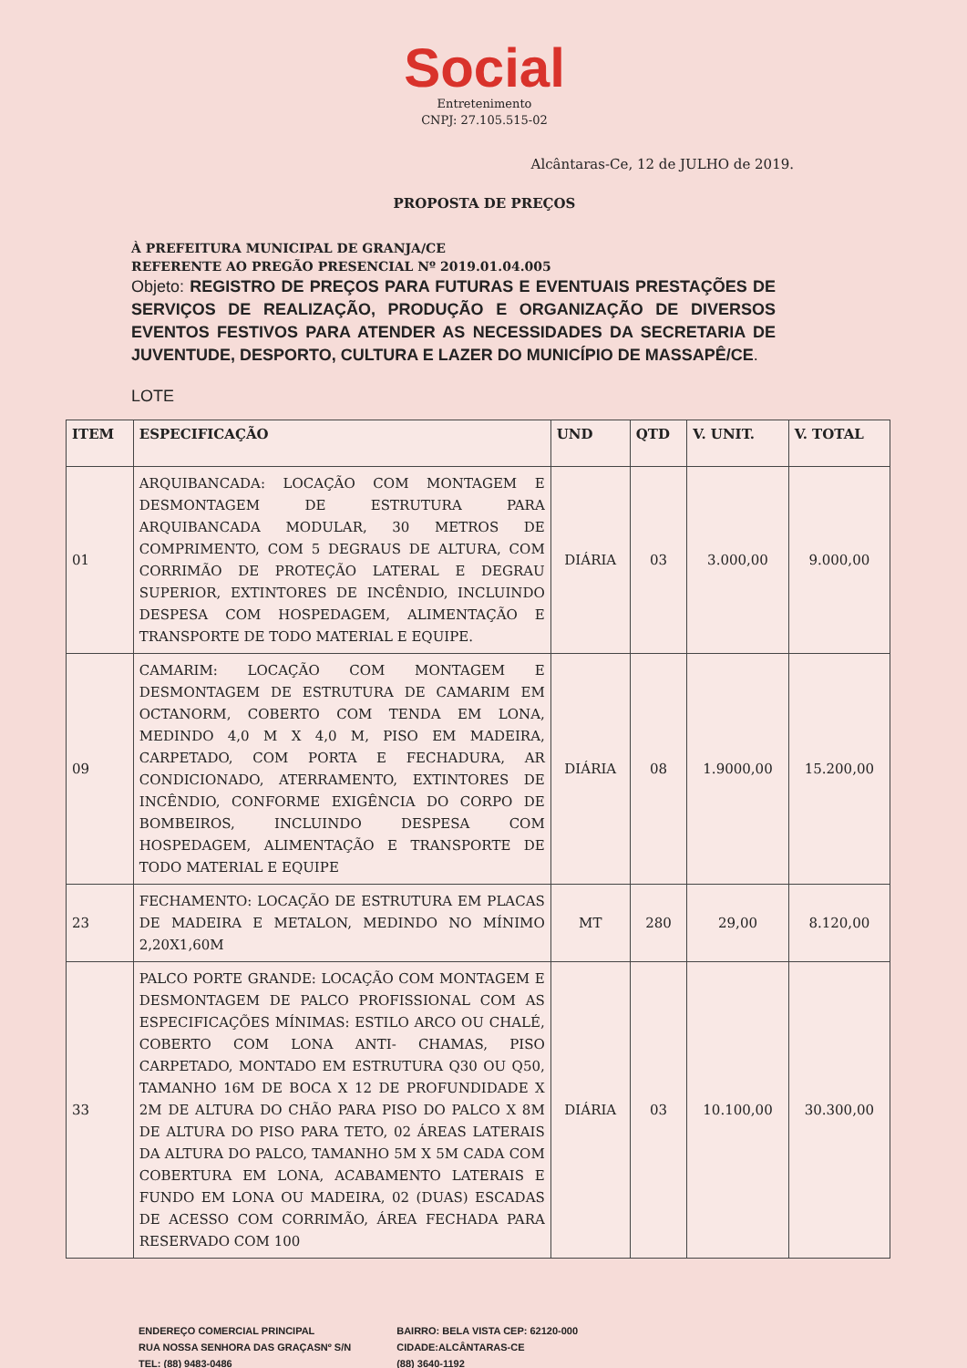Social
Entretenimento
CNPJ: 27.105.515-02
Alcântaras-Ce, 12 de JULHO de 2019.
PROPOSTA DE PREÇOS
À PREFEITURA MUNICIPAL DE GRANJA/CE
REFERENTE AO PREGÃO PRESENCIAL Nº 2019.01.04.005
Objeto: REGISTRO DE PREÇOS PARA FUTURAS E EVENTUAIS PRESTAÇÕES DE SERVIÇOS DE REALIZAÇÃO, PRODUÇÃO E ORGANIZAÇÃO DE DIVERSOS EVENTOS FESTIVOS PARA ATENDER AS NECESSIDADES DA SECRETARIA DE JUVENTUDE, DESPORTO, CULTURA E LAZER DO MUNICÍPIO DE MASSAPÊ/CE.
LOTE
| ITEM | ESPECIFICAÇÃO | UND | QTD | V. UNIT. | V. TOTAL |
| --- | --- | --- | --- | --- | --- |
| 01 | ARQUIBANCADA: LOCAÇÃO COM MONTAGEM E DESMONTAGEM DE ESTRUTURA PARA ARQUIBANCADA MODULAR, 30 METROS DE COMPRIMENTO, COM 5 DEGRAUS DE ALTURA, COM CORRIMÃO DE PROTEÇÃO LATERAL E DEGRAU SUPERIOR, EXTINTORES DE INCÊNDIO, INCLUINDO DESPESA COM HOSPEDAGEM, ALIMENTAÇÃO E TRANSPORTE DE TODO MATERIAL E EQUIPE. | DIÁRIA | 03 | 3.000,00 | 9.000,00 |
| 09 | CAMARIM: LOCAÇÃO COM MONTAGEM E DESMONTAGEM DE ESTRUTURA DE CAMARIM EM OCTANORM, COBERTO COM TENDA EM LONA, MEDINDO 4,0 M X 4,0 M, PISO EM MADEIRA, CARPETADO, COM PORTA E FECHADURA, AR CONDICIONADO, ATERRAMENTO, EXTINTORES DE INCÊNDIO, CONFORME EXIGÊNCIA DO CORPO DE BOMBEIROS, INCLUINDO DESPESA COM HOSPEDAGEM, ALIMENTAÇÃO E TRANSPORTE DE TODO MATERIAL E EQUIPE | DIÁRIA | 08 | 1.9000,00 | 15.200,00 |
| 23 | FECHAMENTO: LOCAÇÃO DE ESTRUTURA EM PLACAS DE MADEIRA E METALON, MEDINDO NO MÍNIMO 2,20X1,60M | MT | 280 | 29,00 | 8.120,00 |
| 33 | PALCO PORTE GRANDE: LOCAÇÃO COM MONTAGEM E DESMONTAGEM DE PALCO PROFISSIONAL COM AS ESPECIFICAÇÕES MÍNIMAS: ESTILO ARCO OU CHALÉ, COBERTO COM LONA ANTI- CHAMAS, PISO CARPETADO, MONTADO EM ESTRUTURA Q30 OU Q50, TAMANHO 16M DE BOCA X 12 DE PROFUNDIDADE X 2M DE ALTURA DO CHÃO PARA PISO DO PALCO X 8M DE ALTURA DO PISO PARA TETO, 02 ÁREAS LATERAIS DA ALTURA DO PALCO, TAMANHO 5M X 5M CADA COM COBERTURA EM LONA, ACABAMENTO LATERAIS E FUNDO EM LONA OU MADEIRA, 02 (DUAS) ESCADAS DE ACESSO COM CORRIMÃO, ÁREA FECHADA PARA RESERVADO COM 100 | DIÁRIA | 03 | 10.100,00 | 30.300,00 |
ENDEREÇO COMERCIAL PRINCIPAL
RUA NOSSA SENHORA DAS GRAÇASNº S/N
TEL: (88) 9483-0486
BAIRRO: BELA VISTA CEP: 62120-000
CIDADE:ALCÂNTARAS-CE
(88) 3640-1192